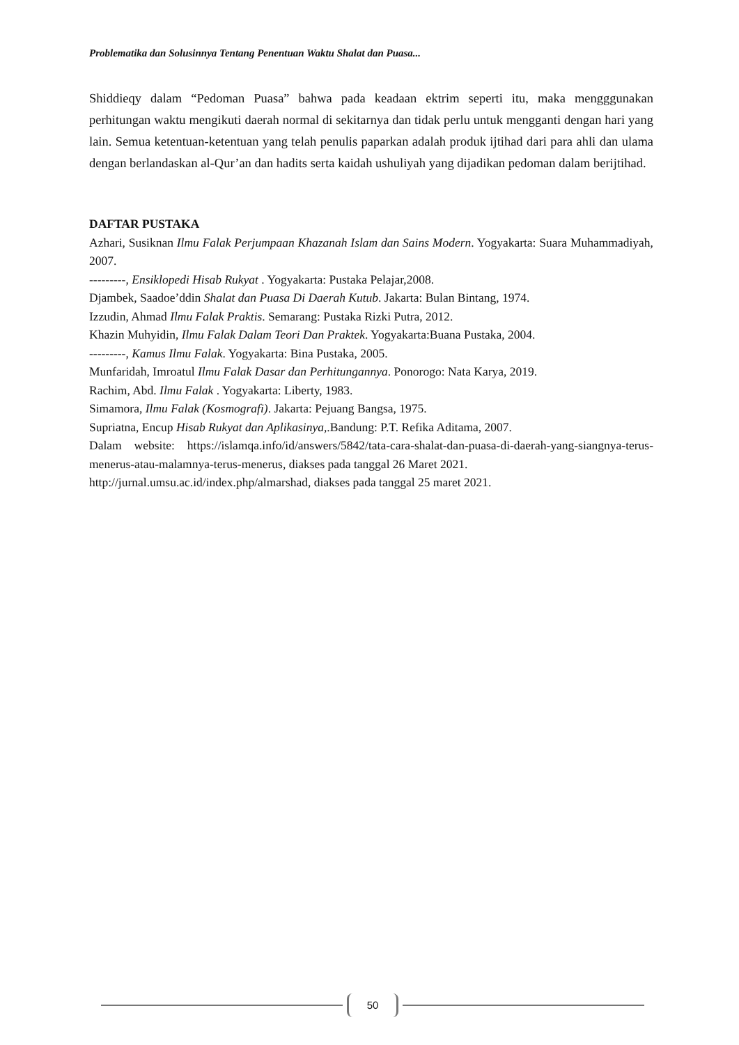Problematika dan Solusinnya Tentang Penentuan Waktu Shalat dan Puasa...
Shiddieqy dalam “Pedoman Puasa” bahwa pada keadaan ektrim seperti itu, maka mengggunakan perhitungan waktu mengikuti daerah normal di sekitarnya dan tidak perlu untuk mengganti dengan hari yang lain. Semua ketentuan-ketentuan yang telah penulis paparkan adalah produk ijtihad dari para ahli dan ulama dengan berlandaskan al-Qur’an dan hadits serta kaidah ushuliyah yang dijadikan pedoman dalam berijtihad.
DAFTAR PUSTAKA
Azhari, Susiknan Ilmu Falak Perjumpaan Khazanah Islam dan Sains Modern. Yogyakarta: Suara Muhammadiyah, 2007.
---------, Ensiklopedi Hisab Rukyat . Yogyakarta: Pustaka Pelajar,2008.
Djambek, Saadoe’ddin Shalat dan Puasa Di Daerah Kutub. Jakarta: Bulan Bintang, 1974.
Izzudin, Ahmad Ilmu Falak Praktis. Semarang: Pustaka Rizki Putra, 2012.
Khazin Muhyidin, Ilmu Falak Dalam Teori Dan Praktek. Yogyakarta:Buana Pustaka, 2004.
---------, Kamus Ilmu Falak. Yogyakarta: Bina Pustaka, 2005.
Munfaridah, Imroatul Ilmu Falak Dasar dan Perhitungannya. Ponorogo: Nata Karya, 2019.
Rachim, Abd. Ilmu Falak . Yogyakarta: Liberty, 1983.
Simamora, Ilmu Falak (Kosmografi). Jakarta: Pejuang Bangsa, 1975.
Supriatna, Encup Hisab Rukyat dan Aplikasinya,.Bandung: P.T. Refika Aditama, 2007.
Dalam website: https://islamqa.info/id/answers/5842/tata-cara-shalat-dan-puasa-di-daerah-yang-siangnya-terus-menerus-atau-malamnya-terus-menerus, diakses pada tanggal 26 Maret 2021.
http://jurnal.umsu.ac.id/index.php/almarshad, diakses pada tanggal 25 maret 2021.
50